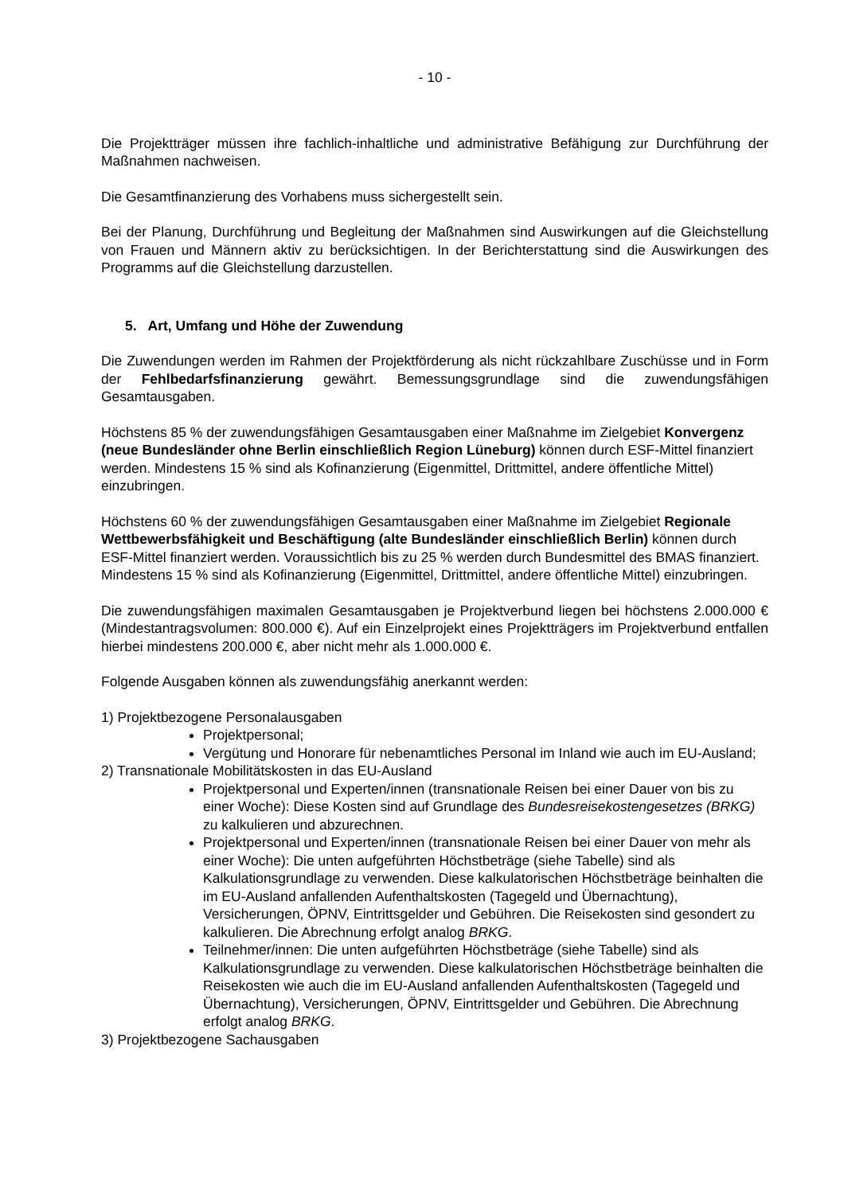- 10 -
Die Projektträger müssen ihre fachlich-inhaltliche und administrative Befähigung zur Durchführung der Maßnahmen nachweisen.
Die Gesamtfinanzierung des Vorhabens muss sichergestellt sein.
Bei der Planung, Durchführung und Begleitung der Maßnahmen sind Auswirkungen auf die Gleichstellung von Frauen und Männern aktiv zu berücksichtigen. In der Berichterstattung sind die Auswirkungen des Programms auf die Gleichstellung darzustellen.
5. Art, Umfang und Höhe der Zuwendung
Die Zuwendungen werden im Rahmen der Projektförderung als nicht rückzahlbare Zuschüsse und in Form der Fehlbedarfsfinanzierung gewährt. Bemessungsgrundlage sind die zuwendungsfähigen Gesamtausgaben.
Höchstens 85 % der zuwendungsfähigen Gesamtausgaben einer Maßnahme im Zielgebiet Konvergenz (neue Bundesländer ohne Berlin einschließlich Region Lüneburg) können durch ESF-Mittel finanziert werden. Mindestens 15 % sind als Kofinanzierung (Eigenmittel, Drittmittel, andere öffentliche Mittel) einzubringen.
Höchstens 60 % der zuwendungsfähigen Gesamtausgaben einer Maßnahme im Zielgebiet Regionale Wettbewerbsfähigkeit und Beschäftigung (alte Bundesländer einschließlich Berlin) können durch ESF-Mittel finanziert werden. Voraussichtlich bis zu 25 % werden durch Bundesmittel des BMAS finanziert. Mindestens 15 % sind als Kofinanzierung (Eigenmittel, Drittmittel, andere öffentliche Mittel) einzubringen.
Die zuwendungsfähigen maximalen Gesamtausgaben je Projektverbund liegen bei höchstens 2.000.000 € (Mindestantragsvolumen: 800.000 €). Auf ein Einzelprojekt eines Projektträgers im Projektverbund entfallen hierbei mindestens 200.000 €, aber nicht mehr als 1.000.000 €.
Folgende Ausgaben können als zuwendungsfähig anerkannt werden:
1) Projektbezogene Personalausgaben
Projektpersonal;
Vergütung und Honorare für nebenamtliches Personal im Inland wie auch im EU-Ausland;
2) Transnationale Mobilitätskosten in das EU-Ausland
Projektpersonal und Experten/innen (transnationale Reisen bei einer Dauer von bis zu einer Woche): Diese Kosten sind auf Grundlage des Bundesreisekostengesetzes (BRKG) zu kalkulieren und abzurechnen.
Projektpersonal und Experten/innen (transnationale Reisen bei einer Dauer von mehr als einer Woche): Die unten aufgeführten Höchstbeträge (siehe Tabelle) sind als Kalkulationsgrundlage zu verwenden. Diese kalkulatorischen Höchstbeträge beinhalten die im EU-Ausland anfallenden Aufenthaltskosten (Tagegeld und Übernachtung), Versicherungen, ÖPNV, Eintrittsgelder und Gebühren. Die Reisekosten sind gesondert zu kalkulieren. Die Abrechnung erfolgt analog BRKG.
Teilnehmer/innen: Die unten aufgeführten Höchstbeträge (siehe Tabelle) sind als Kalkulationsgrundlage zu verwenden. Diese kalkulatorischen Höchstbeträge beinhalten die Reisekosten wie auch die im EU-Ausland anfallenden Aufenthaltskosten (Tagegeld und Übernachtung), Versicherungen, ÖPNV, Eintrittsgelder und Gebühren. Die Abrechnung erfolgt analog BRKG.
3) Projektbezogene Sachausgaben